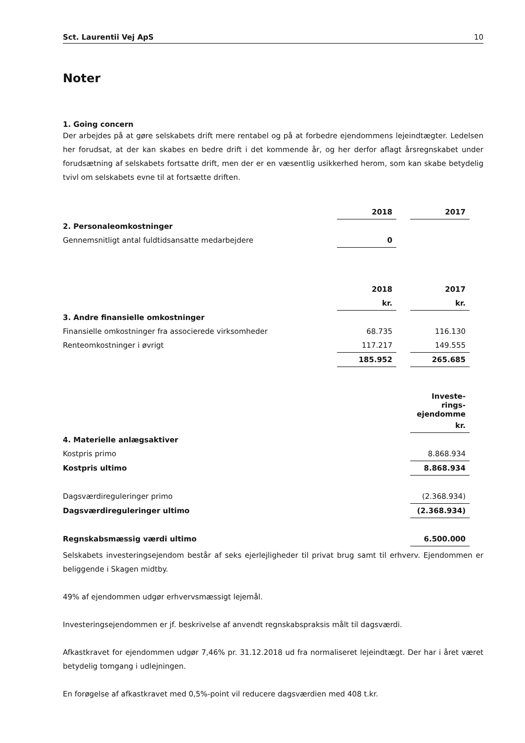Sct. Laurentii Vej ApS 10
Noter
1. Going concern
Der arbejdes på at gøre selskabets drift mere rentabel og på at forbedre ejendommens lejeindtægter. Ledelsen her forudsat, at der kan skabes en bedre drift i det kommende år, og her derfor aflagt årsregnskabet under forudsætning af selskabets fortsatte drift, men der er en væsentlig usikkerhed herom, som kan skabe betydelig tvivl om selskabets evne til at fortsætte driften.
| | 2018 | | 2017 | |
| 2. Personaleomkostninger | | | | |
| Gennemsnitligt antal fuldtidsansatte medarbejdere | 0 | | | |
| | 2018 | | 2017 | |
| | kr. | | kr. | |
| 3. Andre finansielle omkostninger | | | | |
| Finansielle omkostninger fra associerede virksomheder | 68.735 | | 116.130 | |
| Renteomkostninger i øvrigt | 117.217 | | 149.555 | |
| | 185.952 | | 265.685 | |
| | Investe- rings- ejendomme | |
| | kr. | |
| 4. Materielle anlægsaktiver | | |
| Kostpris primo | 8.868.934 | |
| Kostpris ultimo | 8.868.934 | |
| Dagsværdireguleringer primo | (2.368.934) | |
| Dagsværdireguleringer ultimo | (2.368.934) | |
| Regnskabsmæssig værdi ultimo | 6.500.000 | |
Selskabets investeringsejendom består af seks ejerlejligheder til privat brug samt til erhverv. Ejendommen er beliggende i Skagen midtby.
49% af ejendommen udgør erhvervsmæssigt lejemål.
Investeringsejendommen er jf. beskrivelse af anvendt regnskabspraksis målt til dagsværdi.
Afkastkravet for ejendommen udgør 7,46% pr. 31.12.2018 ud fra normaliseret lejeindtægt. Der har i året været betydelig tomgang i udlejningen.
En forøgelse af afkastkravet med 0,5%-point vil reducere dagsværdien med 408 t.kr.